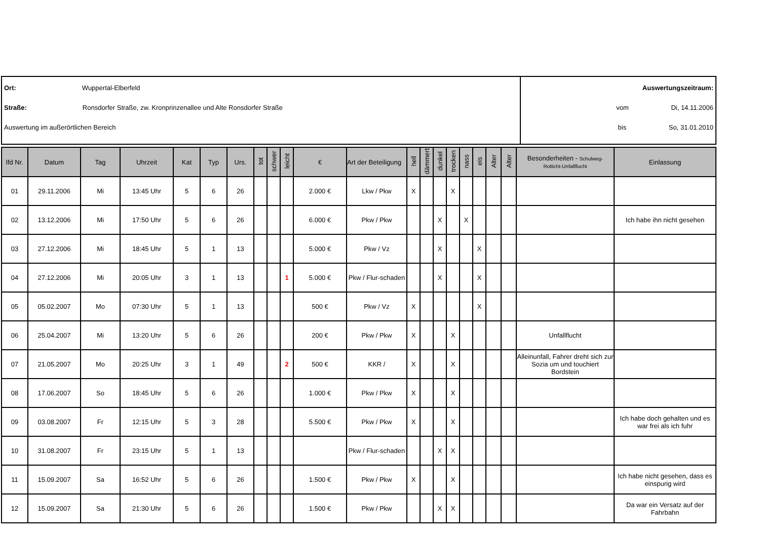Ort: Wuppertal-Elberfeld
Straße: Ronsdorfer Straße, zw. Kronprinzenallee und Alte Ronsdorfer Straße
Auswertung im außerörtlichen Bereich
Auswertungszeitraum:
vom Di, 14.11.2006
bis So, 31.01.2010
| lfd Nr. | Datum | Tag | Uhrzeit | Kat | Typ | Urs. | tot | schwer | leicht | € | Art der Beteiligung | hell | dämmert | dunkel | trocken | nass | eis | Alter | Alter | Besonderheiten - Schulweg- Rotlicht-Unfallflucht | Einlassung |
| --- | --- | --- | --- | --- | --- | --- | --- | --- | --- | --- | --- | --- | --- | --- | --- | --- | --- | --- | --- | --- | --- |
| 01 | 29.11.2006 | Mi | 13:45 Uhr | 5 | 6 | 26 | | | | 2.000 € | Lkw / Pkw | X | | | X | | | | | | |
| 02 | 13.12.2006 | Mi | 17:50 Uhr | 5 | 6 | 26 | | | | 6.000 € | Pkw / Pkw | | | X | | X | | | | | Ich habe ihn nicht gesehen |
| 03 | 27.12.2006 | Mi | 18:45 Uhr | 5 | 1 | 13 | | | | 5.000 € | Pkw / Vz | | | X | | | X | | | | |
| 04 | 27.12.2006 | Mi | 20:05 Uhr | 3 | 1 | 13 | | | 1 | 5.000 € | Pkw / Flur-schaden | | | X | | | X | | | | |
| 05 | 05.02.2007 | Mo | 07:30 Uhr | 5 | 1 | 13 | | | | 500 € | Pkw / Vz | X | | | | | X | | | | |
| 06 | 25.04.2007 | Mi | 13:20 Uhr | 5 | 6 | 26 | | | | 200 € | Pkw / Pkw | X | | | X | | | | | Unfallflucht | |
| 07 | 21.05.2007 | Mo | 20:25 Uhr | 3 | 1 | 49 | | | 2 | 500 € | KKR / | X | | | X | | | | | Alleinunfall, Fahrer dreht sich zur Sozia um und touchiert Bordstein | |
| 08 | 17.06.2007 | So | 18:45 Uhr | 5 | 6 | 26 | | | | 1.000 € | Pkw / Pkw | X | | | X | | | | | | |
| 09 | 03.08.2007 | Fr | 12:15 Uhr | 5 | 3 | 28 | | | | 5.500 € | Pkw / Pkw | X | | | X | | | | | | Ich habe doch gehalten und es war frei als ich fuhr |
| 10 | 31.08.2007 | Fr | 23:15 Uhr | 5 | 1 | 13 | | | | | Pkw / Flur-schaden | | | X | X | | | | | | |
| 11 | 15.09.2007 | Sa | 16:52 Uhr | 5 | 6 | 26 | | | | 1.500 € | Pkw / Pkw | X | | | X | | | | | | Ich habe nicht gesehen, dass es einspurig wird |
| 12 | 15.09.2007 | Sa | 21:30 Uhr | 5 | 6 | 26 | | | | 1.500 € | Pkw / Pkw | | | X | X | | | | | | Da war ein Versatz auf der Fahrbahn |